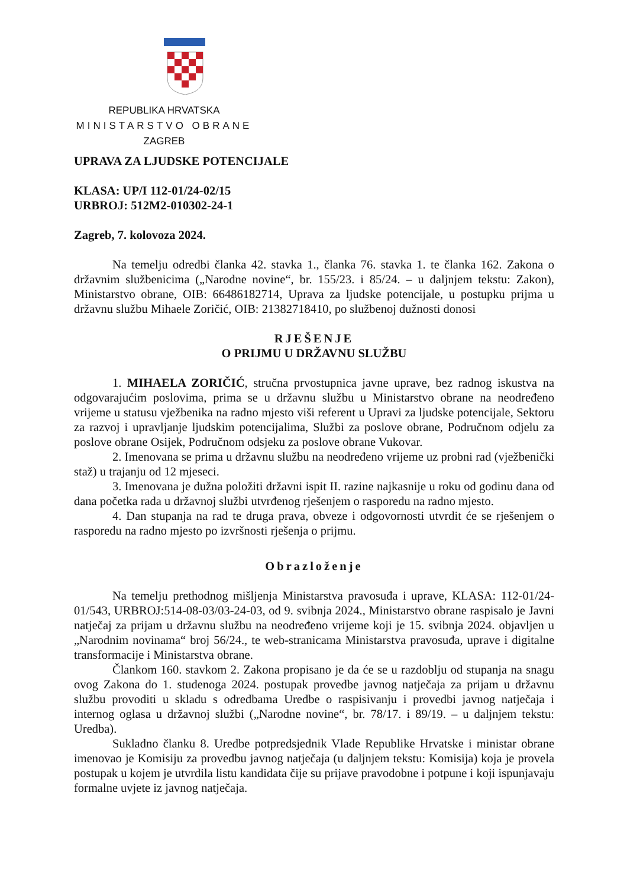REPUBLIKA HRVATSKA
MINISTARSTVO OBRANE
ZAGREB
UPRAVA ZA LJUDSKE POTENCIJALE
KLASA: UP/I 112-01/24-02/15
URBROJ: 512M2-010302-24-1
Zagreb, 7. kolovoza 2024.
Na temelju odredbi članka 42. stavka 1., članka 76. stavka 1. te članka 162. Zakona o državnim službenicima („Narodne novine“, br. 155/23. i 85/24. – u daljnjem tekstu: Zakon), Ministarstvo obrane, OIB: 66486182714, Uprava za ljudske potencijale, u postupku prijma u državnu službu Mihaele Zoričić, OIB: 21382718410, po službenoj dužnosti donosi
RJEŠENJE
O PRIJMU U DRŽAVNU SLUŽBU
1. MIHAELA ZORIČIĆ, stručna prvostupnica javne uprave, bez radnog iskustva na odgovarajućim poslovima, prima se u državnu službu u Ministarstvo obrane na neodređeno vrijeme u statusu vježbenika na radno mjesto viši referent u Upravi za ljudske potencijale, Sektoru za razvoj i upravljanje ljudskim potencijalima, Službi za poslove obrane, Područnom odjelu za poslove obrane Osijek, Područnom odsjeku za poslove obrane Vukovar.
2. Imenovana se prima u državnu službu na neodređeno vrijeme uz probni rad (vježbenički staž) u trajanju od 12 mjeseci.
3. Imenovana je dužna položiti državni ispit II. razine najkasnije u roku od godinu dana od dana početka rada u državnoj službi utvrđenog rješenjem o rasporedu na radno mjesto.
4. Dan stupanja na rad te druga prava, obveze i odgovornosti utvrdit će se rješenjem o rasporedu na radno mjesto po izvršnosti rješenja o prijmu.
Obrazloženje
Na temelju prethodnog mišljenja Ministarstva pravosuđa i uprave, KLASA: 112-01/24-01/543, URBROJ:514-08-03/03-24-03, od 9. svibnja 2024., Ministarstvo obrane raspisalo je Javni natječaj za prijam u državnu službu na neodređeno vrijeme koji je 15. svibnja 2024. objavljen u „Narodnim novinama“ broj 56/24., te web-stranicama Ministarstva pravosuđa, uprave i digitalne transformacije i Ministarstva obrane.
Člankom 160. stavkom 2. Zakona propisano je da će se u razdoblju od stupanja na snagu ovog Zakona do 1. studenoga 2024. postupak provedbe javnog natječaja za prijam u državnu službu provoditi u skladu s odredbama Uredbe o raspisivanju i provedbi javnog natječaja i internog oglasa u državnoj službi („Narodne novine“, br. 78/17. i 89/19. – u daljnjem tekstu: Uredba).
Sukladno članku 8. Uredbe potpredsjednik Vlade Republike Hrvatske i ministar obrane imenovao je Komisiju za provedbu javnog natječaja (u daljnjem tekstu: Komisija) koja je provela postupak u kojem je utvrdila listu kandidata čije su prijave pravodobne i potpune i koji ispunjavaju formalne uvjete iz javnog natječaja.